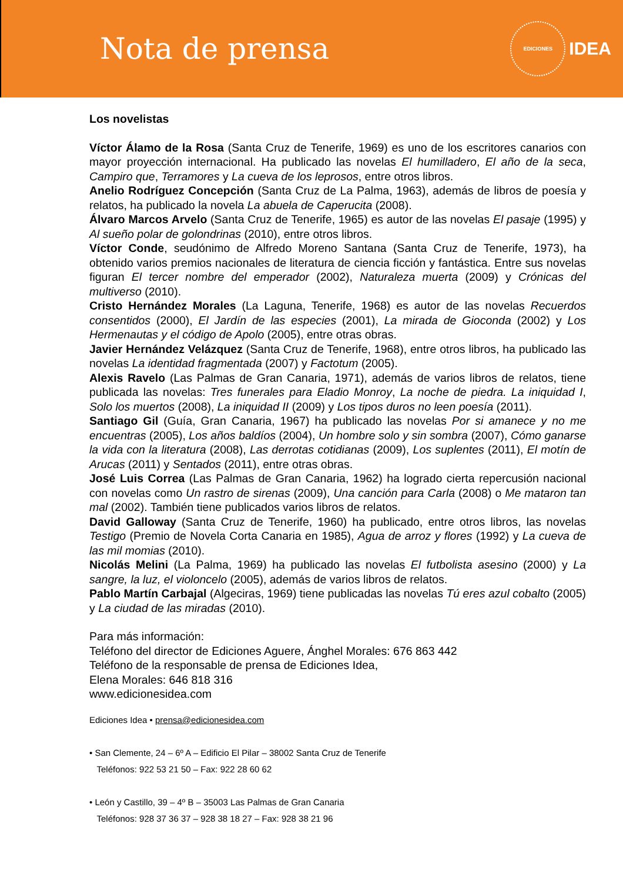Nota de prensa
EDICIONES
IDEA
Los novelistas
Víctor Álamo de la Rosa (Santa Cruz de Tenerife, 1969) es uno de los escritores canarios con mayor proyección internacional. Ha publicado las novelas El humilladero, El año de la seca, Campiro que, Terramores y La cueva de los leprosos, entre otros libros.
Anelio Rodríguez Concepción (Santa Cruz de La Palma, 1963), además de libros de poesía y relatos, ha publicado la novela La abuela de Caperucita (2008).
Álvaro Marcos Arvelo (Santa Cruz de Tenerife, 1965) es autor de las novelas El pasaje (1995) y Al sueño polar de golondrinas (2010), entre otros libros.
Víctor Conde, seudónimo de Alfredo Moreno Santana (Santa Cruz de Tenerife, 1973), ha obtenido varios premios nacionales de literatura de ciencia ficción y fantástica. Entre sus novelas figuran El tercer nombre del emperador (2002), Naturaleza muerta (2009) y Crónicas del multiverso (2010).
Cristo Hernández Morales (La Laguna, Tenerife, 1968) es autor de las novelas Recuerdos consentidos (2000), El Jardín de las especies (2001), La mirada de Gioconda (2002) y Los Hermenautas y el código de Apolo (2005), entre otras obras.
Javier Hernández Velázquez (Santa Cruz de Tenerife, 1968), entre otros libros, ha publicado las novelas La identidad fragmentada (2007) y Factotum (2005).
Alexis Ravelo (Las Palmas de Gran Canaria, 1971), además de varios libros de relatos, tiene publicada las novelas: Tres funerales para Eladio Monroy, La noche de piedra. La iniquidad I, Solo los muertos (2008), La iniquidad II (2009) y Los tipos duros no leen poesía (2011).
Santiago Gil (Guía, Gran Canaria, 1967) ha publicado las novelas Por si amanece y no me encuentras (2005), Los años baldíos (2004), Un hombre solo y sin sombra (2007), Cómo ganarse la vida con la literatura (2008), Las derrotas cotidianas (2009), Los suplentes (2011), El motín de Arucas (2011) y Sentados (2011), entre otras obras.
José Luis Correa (Las Palmas de Gran Canaria, 1962) ha logrado cierta repercusión nacional con novelas como Un rastro de sirenas (2009), Una canción para Carla (2008) o Me mataron tan mal (2002). También tiene publicados varios libros de relatos.
David Galloway (Santa Cruz de Tenerife, 1960) ha publicado, entre otros libros, las novelas Testigo (Premio de Novela Corta Canaria en 1985), Agua de arroz y flores (1992) y La cueva de las mil momias (2010).
Nicolás Melini (La Palma, 1969) ha publicado las novelas El futbolista asesino (2000) y La sangre, la luz, el violoncelo (2005), además de varios libros de relatos.
Pablo Martín Carbajal (Algeciras, 1969) tiene publicadas las novelas Tú eres azul cobalto (2005) y La ciudad de las miradas (2010).
Para más información:
Teléfono del director de Ediciones Aguere, Ánghel Morales: 676 863 442
Teléfono de la responsable de prensa de Ediciones Idea,
Elena Morales: 646 818 316
www.edicionesidea.com
Ediciones Idea • prensa@edicionesidea.com
• San Clemente, 24 – 6º A – Edificio El Pilar – 38002 Santa Cruz de Tenerife
Teléfonos: 922 53 21 50 – Fax: 922 28 60 62
• León y Castillo, 39 – 4º B – 35003 Las Palmas de Gran Canaria
Teléfonos: 928 37 36 37 – 928 38 18 27 – Fax: 928 38 21 96